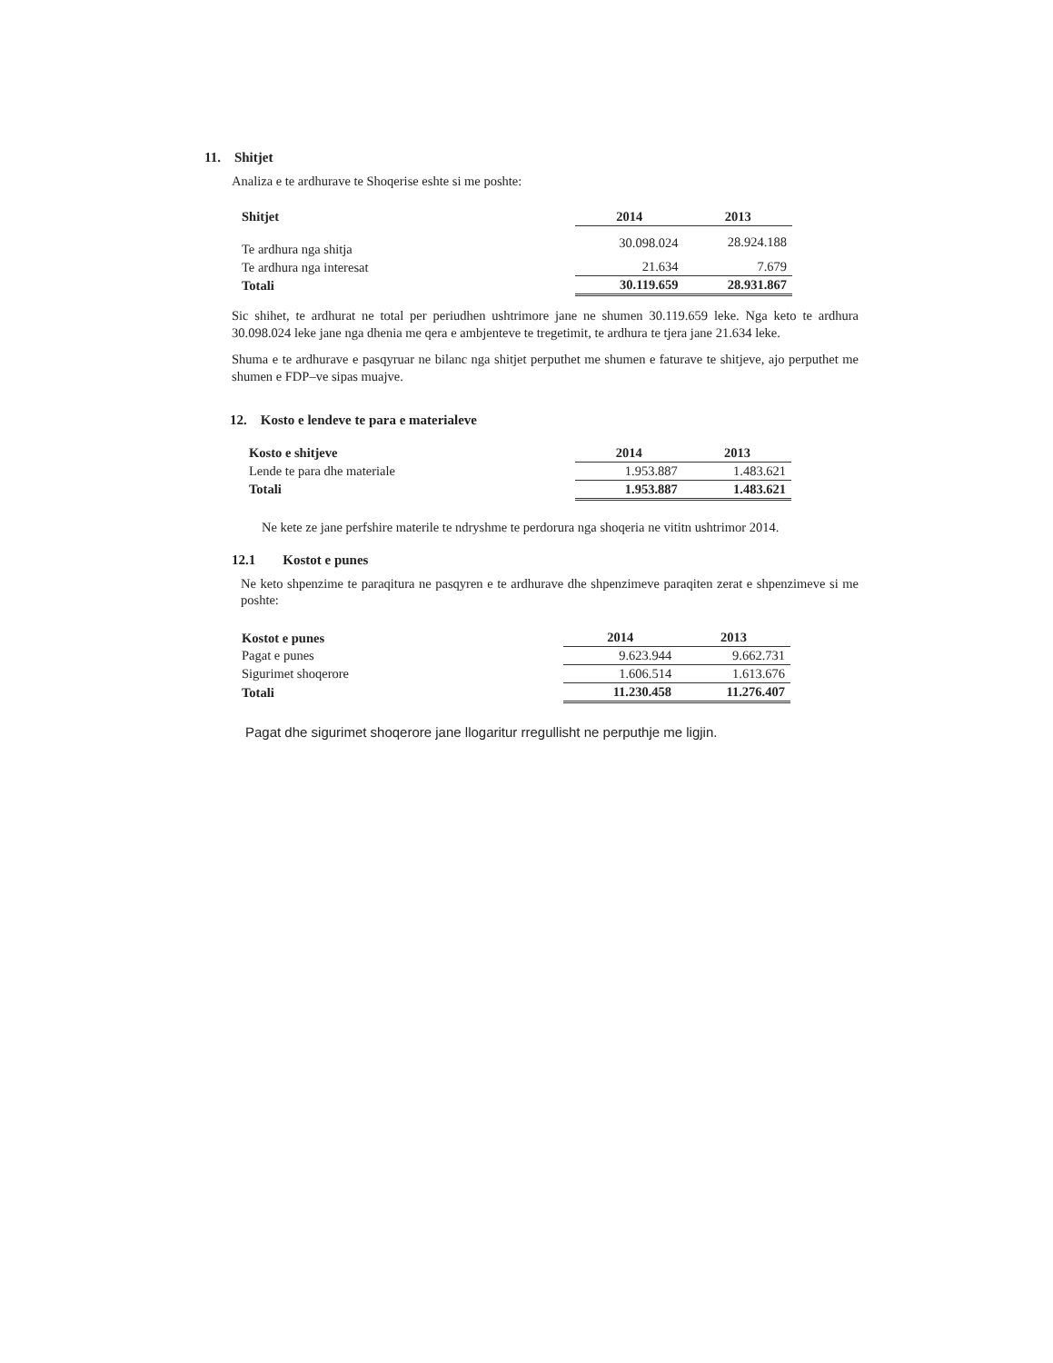11. Shitjet
Analiza e te ardhurave te Shoqerise eshte si me poshte:
| Shitjet | 2014 | 2013 |
| --- | --- | --- |
| Te ardhura nga shitja | 30.098.024 | 28.924.188 |
| Te ardhura nga interesat | 21.634 | 7.679 |
| Totali | 30.119.659 | 28.931.867 |
Sic shihet, te ardhurat ne total per periudhen ushtrimore jane ne shumen 30.119.659 leke. Nga keto te ardhura 30.098.024 leke jane nga dhenia me qera e ambjenteve te tregetimit, te ardhura te tjera jane 21.634 leke.
Shuma e te ardhurave e pasqyruar ne bilanc nga shitjet perputhet me shumen e faturave te shitjeve, ajo perputhet me shumen e FDP–ve sipas muajve.
12. Kosto e lendeve te para e materialeve
| Kosto e shitjeve | 2014 | 2013 |
| --- | --- | --- |
| Lende te para dhe materiale | 1.953.887 | 1.483.621 |
| Totali | 1.953.887 | 1.483.621 |
Ne kete ze jane perfshire materile te ndryshme te perdorura nga shoqeria ne vititn ushtrimor 2014.
12.1 Kostot e punes
Ne keto shpenzime te paraqitura ne pasqyren e te ardhurave dhe shpenzimeve paraqiten zerat e shpenzimeve si me poshte:
| Kostot e punes | 2014 | 2013 |
| --- | --- | --- |
| Pagat e punes | 9.623.944 | 9.662.731 |
| Sigurimet shoqerore | 1.606.514 | 1.613.676 |
| Totali | 11.230.458 | 11.276.407 |
Pagat dhe sigurimet shoqerore jane llogaritur rregullisht ne perputhje me ligjin.